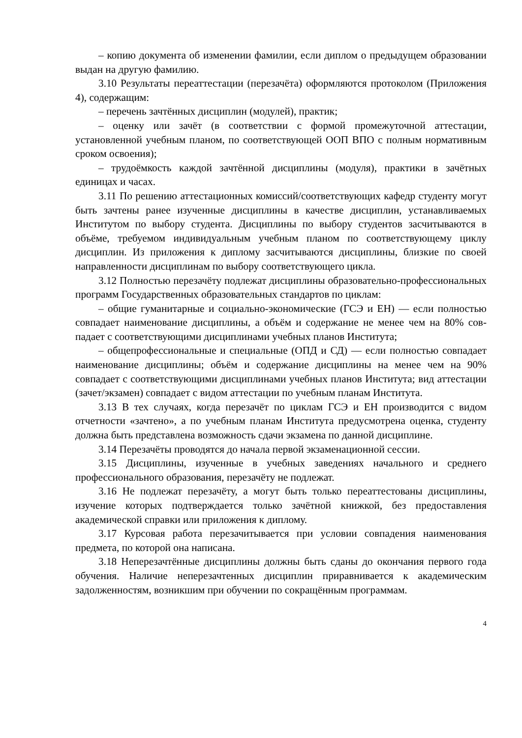– копию документа об изменении фамилии, если диплом о предыдущем образовании выдан на другую фамилию.
3.10 Результаты переаттестации (перезачёта) оформляются протоколом (Приложения 4), содержащим:
– перечень зачтённых дисциплин (модулей), практик;
– оценку или зачёт (в соответствии с формой промежуточной аттестации, установленной учебным планом, по соответствующей ООП ВПО с полным нормативным сроком освоения);
– трудоёмкость каждой зачтённой дисциплины (модуля), практики в зачётных единицах и часах.
3.11 По решению аттестационных комиссий/соответствующих кафедр студенту могут быть зачтены ранее изученные дисциплины в качестве дисциплин, устанавливаемых Институтом по выбору студента. Дисциплины по выбору студентов засчитываются в объёме, требуемом индивидуальным учебным планом по соответствующему циклу дисциплин. Из приложения к диплому засчитываются дисциплины, близкие по своей направленности дисциплинам по выбору соответствующего цикла.
3.12 Полностью перезачёту подлежат дисциплины образовательно-профессиональных программ Государственных образовательных стандартов по циклам:
– общие гуманитарные и социально-экономические (ГСЭ и ЕН) — если полностью совпадает наименование дисциплины, а объём и содержание не менее чем на 80% сов-падает с соответствующими дисциплинами учебных планов Института;
– общепрофессиональные и специальные (ОПД и СД) — если полностью совпадает наименование дисциплины; объём и содержание дисциплины на менее чем на 90% совпадает с соответствующими дисциплинами учебных планов Института; вид аттестации (зачет/экзамен) совпадает с видом аттестации по учебным планам Института.
3.13 В тех случаях, когда перезачёт по циклам ГСЭ и ЕН производится с видом отчетности «зачтено», а по учебным планам Института предусмотрена оценка, студенту должна быть представлена возможность сдачи экзамена по данной дисциплине.
3.14 Перезачёты проводятся до начала первой экзаменационной сессии.
3.15 Дисциплины, изученные в учебных заведениях начального и среднего профессионального образования, перезачёту не подлежат.
3.16 Не подлежат перезачёту, а могут быть только переаттестованы дисциплины, изучение которых подтверждается только зачётной книжкой, без предоставления академической справки или приложения к диплому.
3.17 Курсовая работа перезачитывается при условии совпадения наименования предмета, по которой она написана.
3.18 Неперезачтённые дисциплины должны быть сданы до окончания первого года обучения. Наличие неперезачтенных дисциплин приравнивается к академическим задолженностям, возникшим при обучении по сокращённым программам.
4